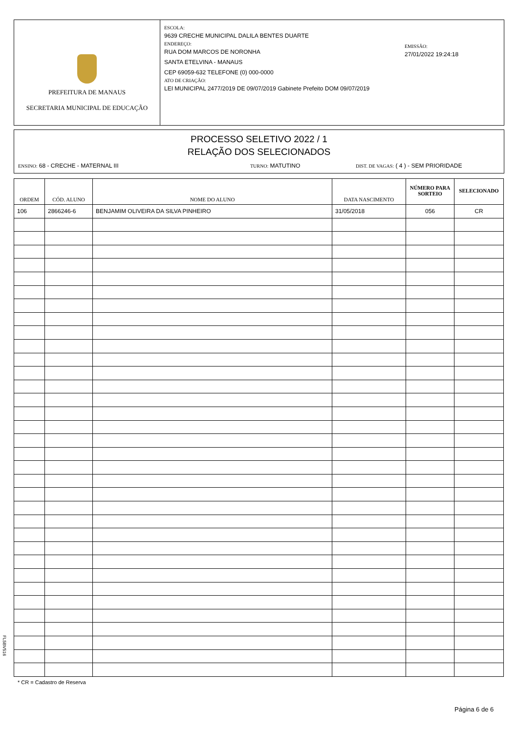PREFEITURA DE MANAUS
SECRETARIA MUNICIPAL DE EDUCAÇÃO
ESCOLA:
9639 CRECHE MUNICIPAL DALILA BENTES DUARTE
ENDEREÇO:
RUA DOM MARCOS DE NORONHA
SANTA ETELVINA - MANAUS
CEP 69059-632 TELEFONE (0) 000-0000
ATO DE CRIAÇÃO:
LEI MUNICIPAL 2477/2019 DE 09/07/2019 Gabinete Prefeito DOM 09/07/2019
EMISSÃO:
27/01/2022 19:24:18
PROCESSO SELETIVO 2022 / 1
RELAÇÃO DOS SELECIONADOS
ENSINO: 68 - CRECHE - MATERNAL III TURNO: MATUTINO DIST. DE VAGAS: ( 4 ) - SEM PRIORIDADE
| ORDEM | CÓD. ALUNO | NOME DO ALUNO | DATA NASCIMENTO | NÚMERO PARA SORTEIO | SELECIONADO |
| --- | --- | --- | --- | --- | --- |
| 106 | 2866246-6 | BENJAMIM OLIVEIRA DA SILVA PINHEIRO | 31/05/2018 | 056 | CR |
FL5BV516
* CR = Cadastro de Reserva
Página 6 de 6